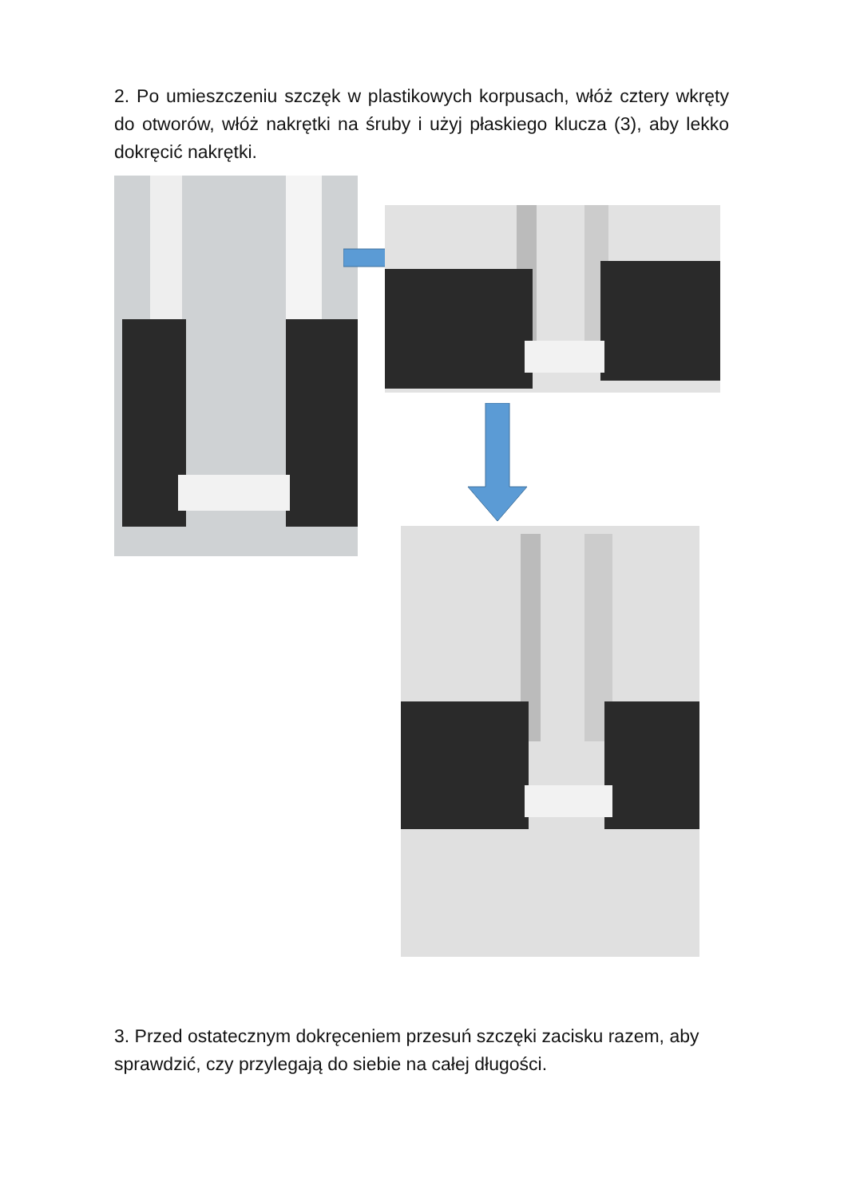2. Po umieszczeniu szczęk w plastikowych korpusach, włóż cztery wkręty do otworów, włóż nakrętki na śruby i użyj płaskiego klucza (3), aby lekko dokręcić nakrętki.
3. Przed ostatecznym dokręceniem przesuń szczęki zacisku razem, aby sprawdzić, czy przylegają do siebie na całej długości.